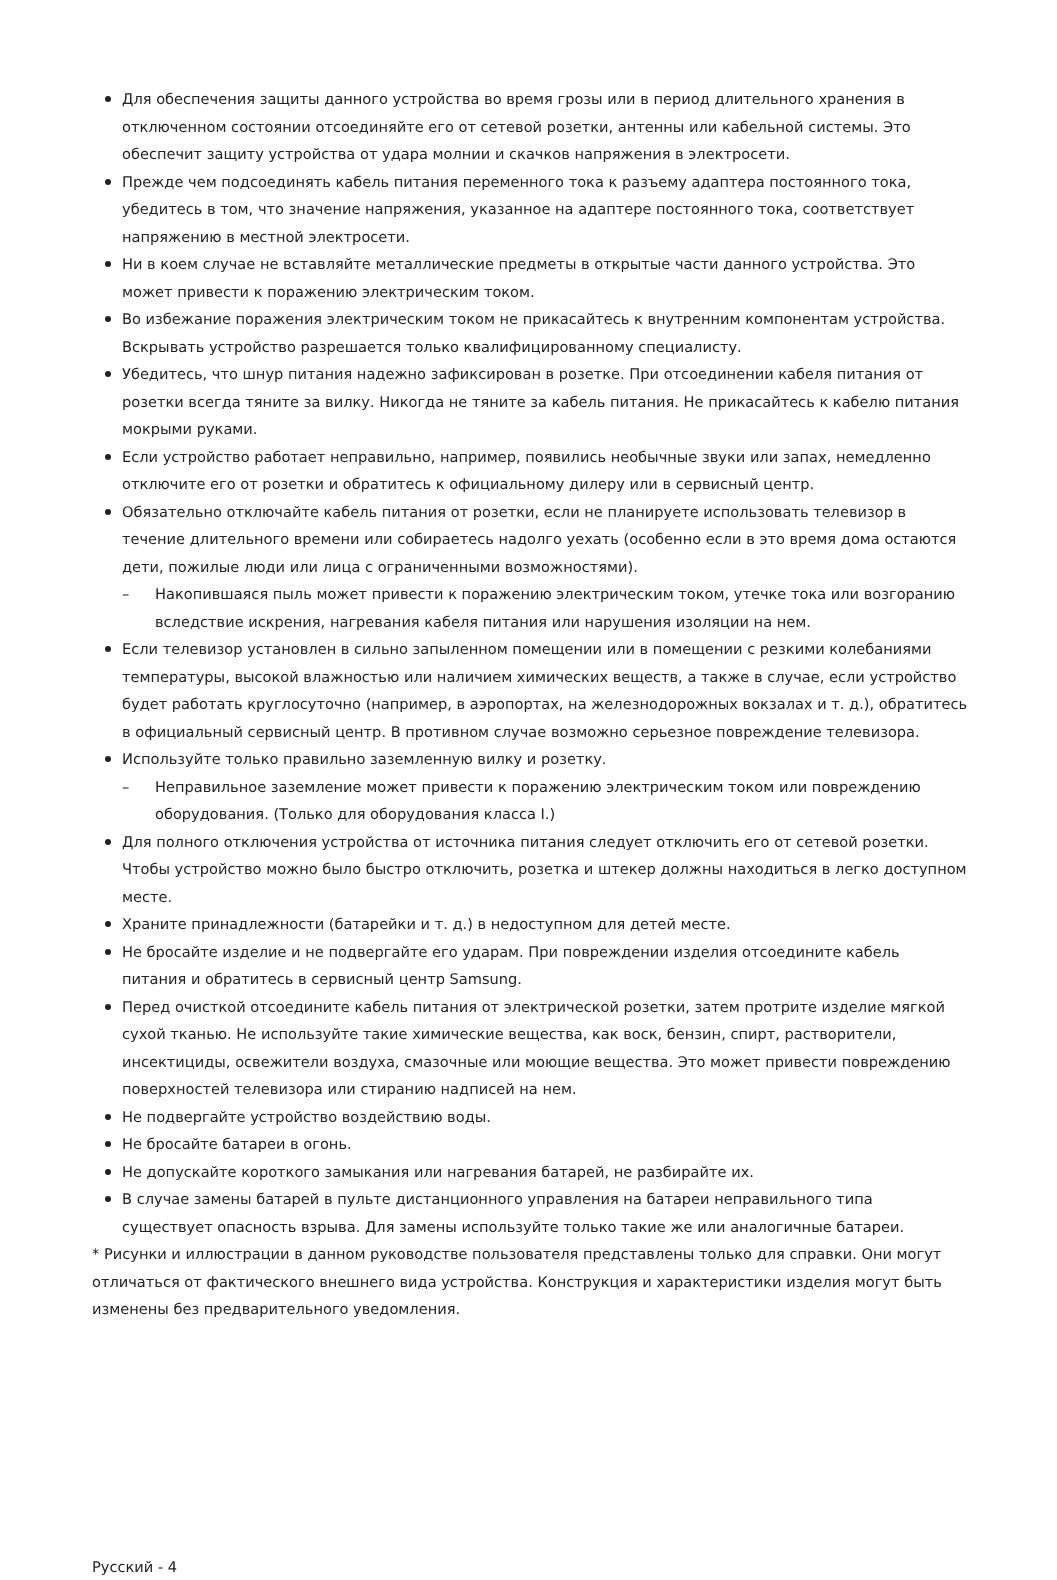Для обеспечения защиты данного устройства во время грозы или в период длительного хранения в отключенном состоянии отсоединяйте его от сетевой розетки, антенны или кабельной системы. Это обеспечит защиту устройства от удара молнии и скачков напряжения в электросети.
Прежде чем подсоединять кабель питания переменного тока к разъему адаптера постоянного тока, убедитесь в том, что значение напряжения, указанное на адаптере постоянного тока, соответствует напряжению в местной электросети.
Ни в коем случае не вставляйте металлические предметы в открытые части данного устройства. Это может привести к поражению электрическим током.
Во избежание поражения электрическим током не прикасайтесь к внутренним компонентам устройства. Вскрывать устройство разрешается только квалифицированному специалисту.
Убедитесь, что шнур питания надежно зафиксирован в розетке. При отсоединении кабеля питания от розетки всегда тяните за вилку. Никогда не тяните за кабель питания. Не прикасайтесь к кабелю питания мокрыми руками.
Если устройство работает неправильно, например, появились необычные звуки или запах, немедленно отключите его от розетки и обратитесь к официальному дилеру или в сервисный центр.
Обязательно отключайте кабель питания от розетки, если не планируете использовать телевизор в течение длительного времени или собираетесь надолго уехать (особенно если в это время дома остаются дети, пожилые люди или лица с ограниченными возможностями).
– Накопившаяся пыль может привести к поражению электрическим током, утечке тока или возгоранию вследствие искрения, нагревания кабеля питания или нарушения изоляции на нем.
Если телевизор установлен в сильно запыленном помещении или в помещении с резкими колебаниями температуры, высокой влажностью или наличием химических веществ, а также в случае, если устройство будет работать круглосуточно (например, в аэропортах, на железнодорожных вокзалах и т. д.), обратитесь в официальный сервисный центр. В противном случае возможно серьезное повреждение телевизора.
Используйте только правильно заземленную вилку и розетку.
– Неправильное заземление может привести к поражению электрическим током или повреждению оборудования. (Только для оборудования класса I.)
Для полного отключения устройства от источника питания следует отключить его от сетевой розетки. Чтобы устройство можно было быстро отключить, розетка и штекер должны находиться в легко доступном месте.
Храните принадлежности (батарейки и т. д.) в недоступном для детей месте.
Не бросайте изделие и не подвергайте его ударам. При повреждении изделия отсоедините кабель питания и обратитесь в сервисный центр Samsung.
Перед очисткой отсоедините кабель питания от электрической розетки, затем протрите изделие мягкой сухой тканью. Не используйте такие химические вещества, как воск, бензин, спирт, растворители, инсектициды, освежители воздуха, смазочные или моющие вещества. Это может привести повреждению поверхностей телевизора или стиранию надписей на нем.
Не подвергайте устройство воздействию воды.
Не бросайте батареи в огонь.
Не допускайте короткого замыкания или нагревания батарей, не разбирайте их.
В случае замены батарей в пульте дистанционного управления на батареи неправильного типа существует опасность взрыва. Для замены используйте только такие же или аналогичные батареи.
* Рисунки и иллюстрации в данном руководстве пользователя представлены только для справки. Они могут отличаться от фактического внешнего вида устройства. Конструкция и характеристики изделия могут быть изменены без предварительного уведомления.
Русский - 4